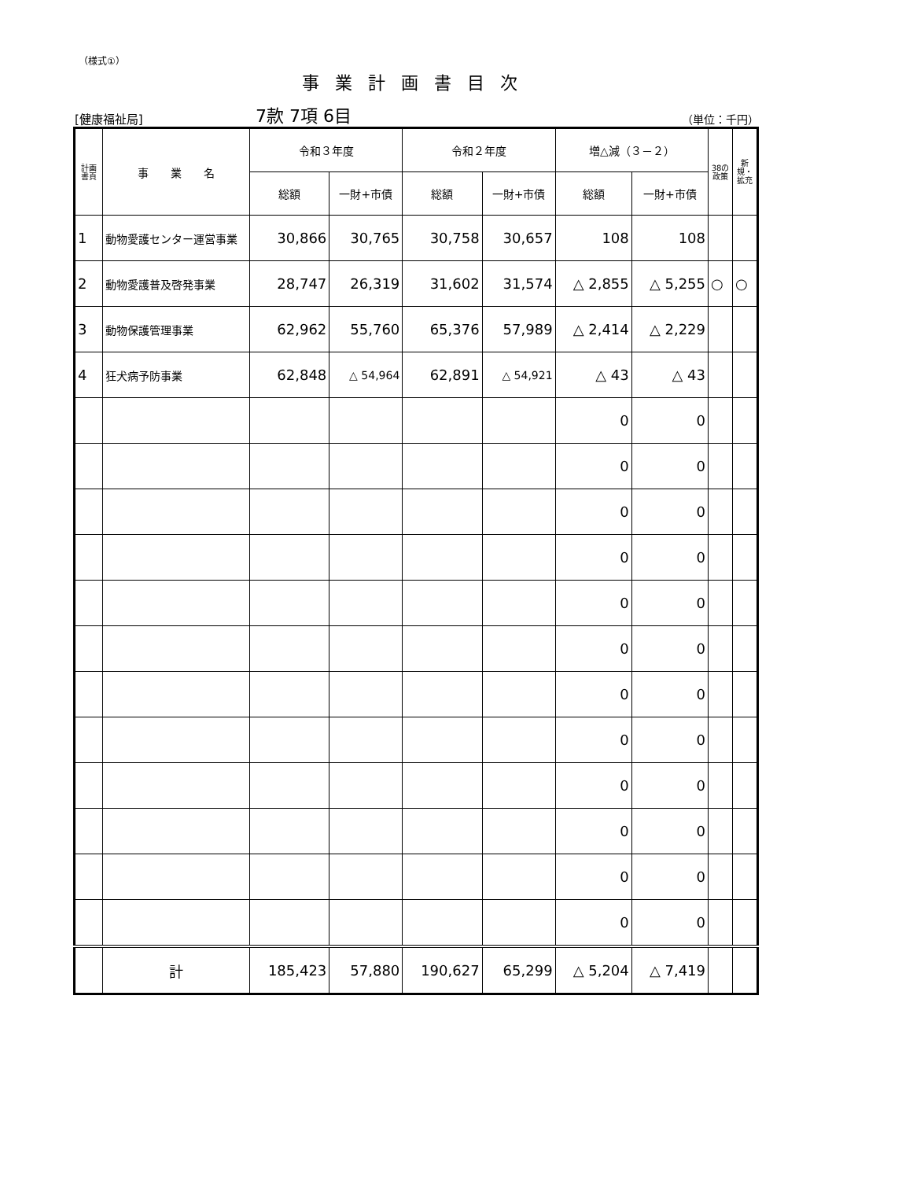（様式①）
事業計画書目次
[健康福祉局] 7款 7項 6目 （単位：千円）
| 計画書頁 | 事 業 名 | 令和３年度 | | 令和２年度 | | 増△減（３－２） | | 38の政策 | 新規・拡充 |
| --- | --- | --- | --- | --- | --- | --- | --- | --- | --- |
| | | 総額 | 一財+市債 | 総額 | 一財+市債 | 総額 | 一財+市債 | | |
| 1 | 動物愛護センター運営事業 | 30,866 | 30,765 | 30,758 | 30,657 | 108 | 108 | | |
| 2 | 動物愛護普及啓発事業 | 28,747 | 26,319 | 31,602 | 31,574 | △ 2,855 | △ 5,255 | ○ | ○ |
| 3 | 動物保護管理事業 | 62,962 | 55,760 | 65,376 | 57,989 | △ 2,414 | △ 2,229 | | |
| 4 | 狂犬病予防事業 | 62,848 | △ 54,964 | 62,891 | △ 54,921 | △ 43 | △ 43 | | |
| | | | | | | 0 | 0 | | |
| | | | | | | 0 | 0 | | |
| | | | | | | 0 | 0 | | |
| | | | | | | 0 | 0 | | |
| | | | | | | 0 | 0 | | |
| | | | | | | 0 | 0 | | |
| | | | | | | 0 | 0 | | |
| | | | | | | 0 | 0 | | |
| | | | | | | 0 | 0 | | |
| | | | | | | 0 | 0 | | |
| | | | | | | 0 | 0 | | |
| | | | | | | 0 | 0 | | |
| | 計 | 185,423 | 57,880 | 190,627 | 65,299 | △ 5,204 | △ 7,419 | | |